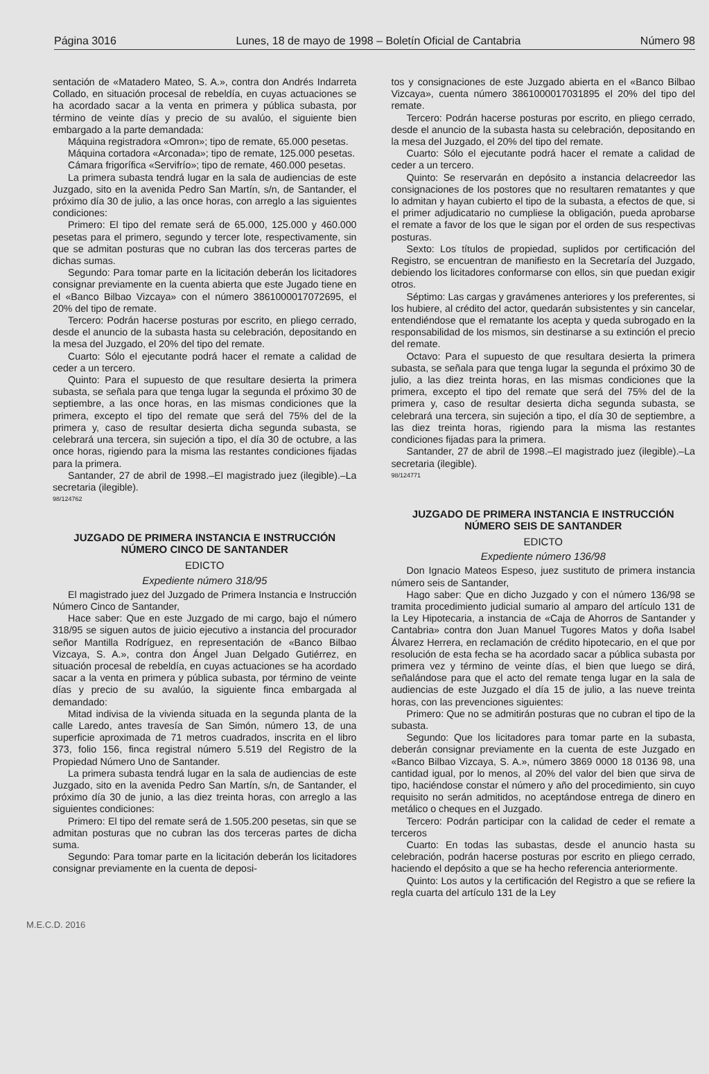Página 3016 Lunes, 18 de mayo de 1998 – Boletín Oficial de Cantabria Número 98
sentación de «Matadero Mateo, S. A.», contra don Andrés Indarreta Collado, en situación procesal de rebeldía, en cuyas actuaciones se ha acordado sacar a la venta en primera y pública subasta, por término de veinte días y precio de su avalúo, el siguiente bien embargado a la parte demandada:
Máquina registradora «Omron»; tipo de remate, 65.000 pesetas.
Máquina cortadora «Arconada»; tipo de remate, 125.000 pesetas.
Cámara frigorífica «Servifrío»; tipo de remate, 460.000 pesetas.
La primera subasta tendrá lugar en la sala de audiencias de este Juzgado, sito en la avenida Pedro San Martín, s/n, de Santander, el próximo día 30 de julio, a las once horas, con arreglo a las siguientes condiciones:
Primero: El tipo del remate será de 65.000, 125.000 y 460.000 pesetas para el primero, segundo y tercer lote, respectivamente, sin que se admitan posturas que no cubran las dos terceras partes de dichas sumas.
Segundo: Para tomar parte en la licitación deberán los licitadores consignar previamente en la cuenta abierta que este Jugado tiene en el «Banco Bilbao Vizcaya» con el número 3861000017072695, el 20% del tipo de remate.
Tercero: Podrán hacerse posturas por escrito, en pliego cerrado, desde el anuncio de la subasta hasta su celebración, depositando en la mesa del Juzgado, el 20% del tipo del remate.
Cuarto: Sólo el ejecutante podrá hacer el remate a calidad de ceder a un tercero.
Quinto: Para el supuesto de que resultare desierta la primera subasta, se señala para que tenga lugar la segunda el próximo 30 de septiembre, a las once horas, en las mismas condiciones que la primera, excepto el tipo del remate que será del 75% del de la primera y, caso de resultar desierta dicha segunda subasta, se celebrará una tercera, sin sujeción a tipo, el día 30 de octubre, a las once horas, rigiendo para la misma las restantes condiciones fijadas para la primera.
Santander, 27 de abril de 1998.–El magistrado juez (ilegible).–La secretaria (ilegible).
98/124762
JUZGADO DE PRIMERA INSTANCIA E INSTRUCCIÓN NÚMERO CINCO DE SANTANDER
EDICTO
Expediente número 318/95
El magistrado juez del Juzgado de Primera Instancia e Instrucción Número Cinco de Santander,
Hace saber: Que en este Juzgado de mi cargo, bajo el número 318/95 se siguen autos de juicio ejecutivo a instancia del procurador señor Mantilla Rodríguez, en representación de «Banco Bilbao Vizcaya, S. A.», contra don Ángel Juan Delgado Gutiérrez, en situación procesal de rebeldía, en cuyas actuaciones se ha acordado sacar a la venta en primera y pública subasta, por término de veinte días y precio de su avalúo, la siguiente finca embargada al demandado:
Mitad indivisa de la vivienda situada en la segunda planta de la calle Laredo, antes travesía de San Simón, número 13, de una superficie aproximada de 71 metros cuadrados, inscrita en el libro 373, folio 156, finca registral número 5.519 del Registro de la Propiedad Número Uno de Santander.
La primera subasta tendrá lugar en la sala de audiencias de este Juzgado, sito en la avenida Pedro San Martín, s/n, de Santander, el próximo día 30 de junio, a las diez treinta horas, con arreglo a las siguientes condiciones:
Primero: El tipo del remate será de 1.505.200 pesetas, sin que se admitan posturas que no cubran las dos terceras partes de dicha suma.
Segundo: Para tomar parte en la licitación deberán los licitadores consignar previamente en la cuenta de deposi-
tos y consignaciones de este Juzgado abierta en el «Banco Bilbao Vizcaya», cuenta número 3861000017031895 el 20% del tipo del remate.
Tercero: Podrán hacerse posturas por escrito, en pliego cerrado, desde el anuncio de la subasta hasta su celebración, depositando en la mesa del Juzgado, el 20% del tipo del remate.
Cuarto: Sólo el ejecutante podrá hacer el remate a calidad de ceder a un tercero.
Quinto: Se reservarán en depósito a instancia delacreedor las consignaciones de los postores que no resultaren rematantes y que lo admitan y hayan cubierto el tipo de la subasta, a efectos de que, si el primer adjudicatario no cumpliese la obligación, pueda aprobarse el remate a favor de los que le sigan por el orden de sus respectivas posturas.
Sexto: Los títulos de propiedad, suplidos por certificación del Registro, se encuentran de manifiesto en la Secretaría del Juzgado, debiendo los licitadores conformarse con ellos, sin que puedan exigir otros.
Séptimo: Las cargas y gravámenes anteriores y los preferentes, si los hubiere, al crédito del actor, quedarán subsistentes y sin cancelar, entendiéndose que el rematante los acepta y queda subrogado en la responsabilidad de los mismos, sin destinarse a su extinción el precio del remate.
Octavo: Para el supuesto de que resultara desierta la primera subasta, se señala para que tenga lugar la segunda el próximo 30 de julio, a las diez treinta horas, en las mismas condiciones que la primera, excepto el tipo del remate que será del 75% del de la primera y, caso de resultar desierta dicha segunda subasta, se celebrará una tercera, sin sujeción a tipo, el día 30 de septiembre, a las diez treinta horas, rigiendo para la misma las restantes condiciones fijadas para la primera.
Santander, 27 de abril de 1998.–El magistrado juez (ilegible).–La secretaria (ilegible).
98/124771
JUZGADO DE PRIMERA INSTANCIA E INSTRUCCIÓN NÚMERO SEIS DE SANTANDER
EDICTO
Expediente número 136/98
Don Ignacio Mateos Espeso, juez sustituto de primera instancia número seis de Santander,
Hago saber: Que en dicho Juzgado y con el número 136/98 se tramita procedimiento judicial sumario al amparo del artículo 131 de la Ley Hipotecaria, a instancia de «Caja de Ahorros de Santander y Cantabria» contra don Juan Manuel Tugores Matos y doña Isabel Álvarez Herrera, en reclamación de crédito hipotecario, en el que por resolución de esta fecha se ha acordado sacar a pública subasta por primera vez y término de veinte días, el bien que luego se dirá, señalándose para que el acto del remate tenga lugar en la sala de audiencias de este Juzgado el día 15 de julio, a las nueve treinta horas, con las prevenciones siguientes:
Primero: Que no se admitirán posturas que no cubran el tipo de la subasta.
Segundo: Que los licitadores para tomar parte en la subasta, deberán consignar previamente en la cuenta de este Juzgado en «Banco Bilbao Vizcaya, S. A.», número 3869 0000 18 0136 98, una cantidad igual, por lo menos, al 20% del valor del bien que sirva de tipo, haciéndose constar el número y año del procedimiento, sin cuyo requisito no serán admitidos, no aceptándose entrega de dinero en metálico o cheques en el Juzgado.
Tercero: Podrán participar con la calidad de ceder el remate a terceros
Cuarto: En todas las subastas, desde el anuncio hasta su celebración, podrán hacerse posturas por escrito en pliego cerrado, haciendo el depósito a que se ha hecho referencia anteriormente.
Quinto: Los autos y la certificación del Registro a que se refiere la regla cuarta del artículo 131 de la Ley
M.E.C.D. 2016